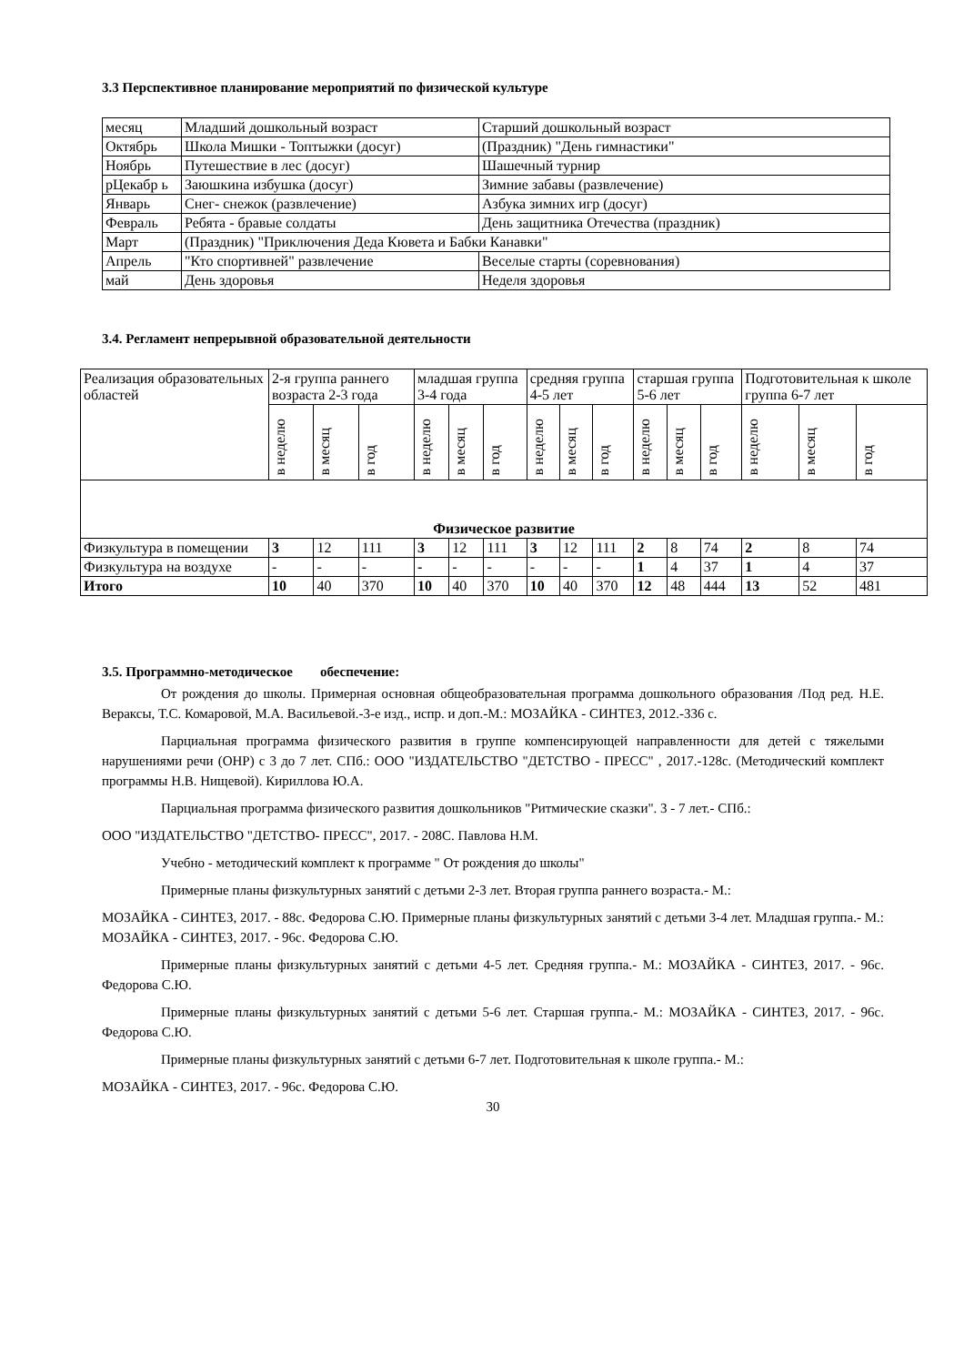3.3 Перспективное планирование мероприятий по физической культуре
| месяц | Младший дошкольный возраст | Старший дошкольный возраст |
| Октябрь | Школа Мишки - Топтыжки (досуг) | (Праздник) "День гимнастики" |
| Ноябрь | Путешествие в лес (досуг) | Шашечный турнир |
| рЦекабр ь | Заюшкина избушка (досуг) | Зимние забавы (развлечение) |
| Январь | Снег- снежок (развлечение) | Азбука зимних игр (досуг) |
| Февраль | Ребята - бравые солдаты | День защитника Отечества (праздник) |
| Март | (Праздник) "Приключения Деда Кювета и Бабки Канавки" | |
| Апрель | "Кто спортивней" развлечение | Веселые старты (соревнования) |
| май | День здоровья | Неделя здоровья |
3.4. Регламент непрерывной образовательной деятельности
| Реализация образовательных областей | 2-я группа раннего возраста 2-3 года | | | младшая группа 3-4 года | | | средняя группа 4-5 лет | | | старшая группа 5-6 лет | | | Подготовительная к школе группа 6-7 лет | | |
| | в неделю | в месяц | в год | в неделю | в месяц | в год | в неделю | в месяц | в год | в неделю | в месяц | в год | в неделю | в месяц | в год |
| Физическое развитие | | | | | | | | | | | | | | | |
| Физкультура в помещении | 3 | 12 | 111 | 3 | 12 | 111 | 3 | 12 | 111 | 2 | 8 | 74 | 2 | 8 | 74 |
| Физкультура на воздухе | - | - | - | - | - | - | - | - | - | 1 | 4 | 37 | 1 | 4 | 37 |
| Итого | 10 | 40 | 370 | 10 | 40 | 370 | 10 | 40 | 370 | 12 | 48 | 444 | 13 | 52 | 481 |
3.5. Программно-методическое обеспечение:
От рождения до школы. Примерная основная общеобразовательная программа дошкольного образования /Под ред. Н.Е. Вераксы, Т.С. Комаровой, М.А. Васильевой.-3-е изд., испр. и доп.-М.: МОЗАЙКА - СИНТЕЗ, 2012.-336 с.
Парциальная программа физического развития в группе компенсирующей направленности для детей с тяжелыми нарушениями речи (ОНР) с 3 до 7 лет. СПб.: ООО "ИЗДАТЕЛЬСТВО "ДЕТСТВО - ПРЕСС" , 2017.-128с. (Методический комплект программы Н.В. Нищевой). Кириллова Ю.А.
Парциальная программа физического развития дошкольников "Ритмические сказки". 3 - 7 лет.- СПб.:
ООО "ИЗДАТЕЛЬСТВО "ДЕТСТВО- ПРЕСС", 2017. - 208С. Павлова Н.М.
Учебно - методический комплект к программе " От рождения до школы"
Примерные планы физкультурных занятий с детьми 2-3 лет. Вторая группа раннего возраста.- М.:
МОЗАЙКА - СИНТЕЗ, 2017. - 88с. Федорова С.Ю. Примерные планы физкультурных занятий с детьми 3-4 лет. Младшая группа.- М.: МОЗАЙКА - СИНТЕЗ, 2017. - 96с. Федорова С.Ю.
Примерные планы физкультурных занятий с детьми 4-5 лет. Средняя группа.- М.: МОЗАЙКА - СИНТЕЗ, 2017. - 96с. Федорова С.Ю.
Примерные планы физкультурных занятий с детьми 5-6 лет. Старшая группа.- М.: МОЗАЙКА - СИНТЕЗ, 2017. - 96с. Федорова С.Ю.
Примерные планы физкультурных занятий с детьми 6-7 лет. Подготовительная к школе группа.- М.:
МОЗАЙКА - СИНТЕЗ, 2017. - 96с. Федорова С.Ю.
30